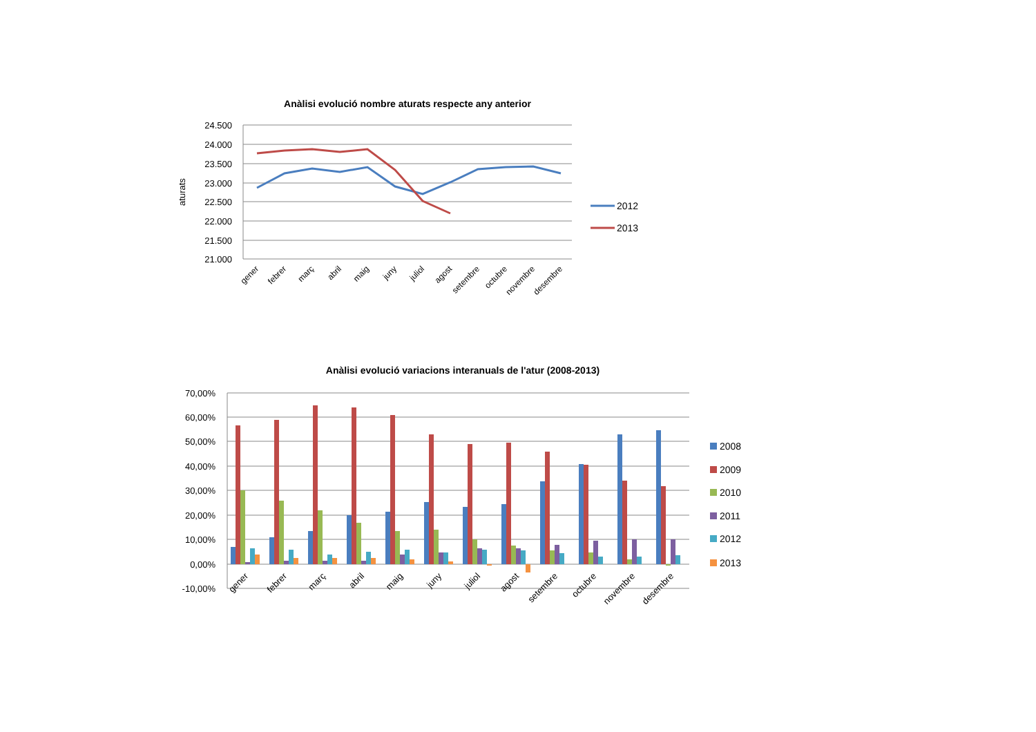Anàlisi evolució nombre aturats respecte any anterior
24.500
24.000
23.500
23.000
22.500
22.000
21.500
21.000
aturats
gener
febrer
març
abril
maig
juny
juliol
agost
setembre
octubre
novembre
desembre
2012
2013
Anàlisi evolució variacions interanuals de l'atur (2008-2013)
70,00%
60,00%
50,00%
40,00%
30,00%
20,00%
10,00%
0,00%
-10,00%
gener
febrer
març
abril
maig
juny
juliol
agost
setembre
octubre
novembre
desembre
2008
2009
2010
2011
2012
2013